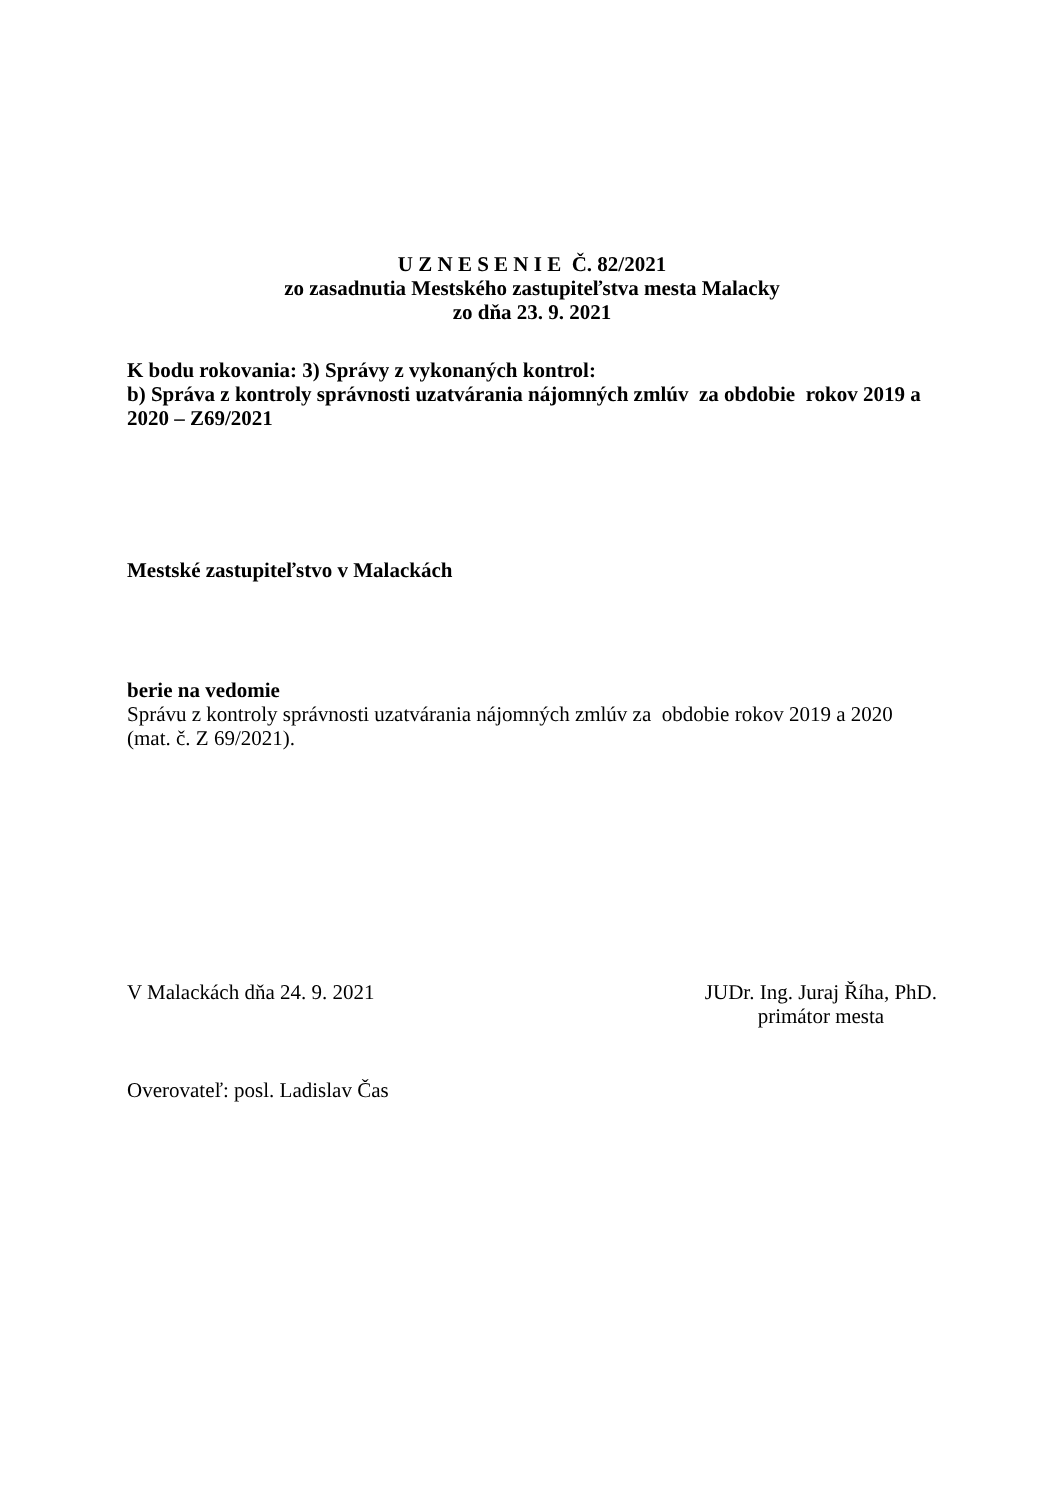U Z N E S E N I E Č. 82/2021
zo zasadnutia Mestského zastupiteľstva mesta Malacky
zo dňa 23. 9. 2021
K bodu rokovania: 3) Správy z vykonaných kontrol:
b) Správa z kontroly správnosti uzatvárania nájomných zmlúv za obdobie rokov 2019 a 2020 – Z69/2021
Mestské zastupiteľstvo v Malackách
berie na vedomie
Správu z kontroly správnosti uzatvárania nájomných zmlúv za obdobie rokov 2019 a 2020 (mat. č. Z 69/2021).
V Malackách dňa 24. 9. 2021 JUDr. Ing. Juraj Říha, PhD.
primátor mesta
Overovateľ: posl. Ladislav Čas